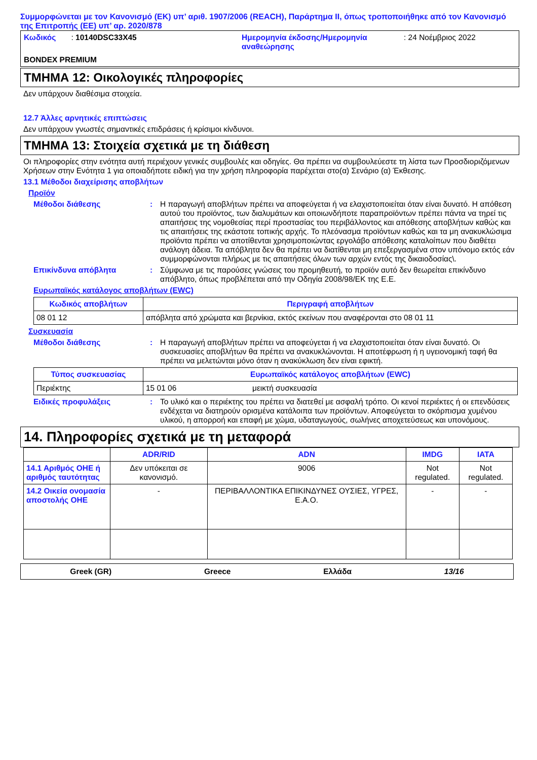Συμμορφώνεται με τον Κανονισμό (ΕΚ) υπ’ αριθ. 1907/2006 (REACH), Παράρτημα II, όπως τροποποιήθηκε από τον Κανονισμό της Επιτροπής (ΕΕ) υπ’ αρ. 2020/878
Κωδικός : 10140DSC33X45
Ημερομηνία έκδοσης/Ημερομηνία αναθεώρησης
: 24 Νοέμβριος 2022
BONDEX PREMIUM
ΤΜΗΜΑ 12: Οικολογικές πληροφορίες
Δεν υπάρχουν διαθέσιμα στοιχεία.
12.7 Άλλες αρνητικές επιπτώσεις
Δεν υπάρχουν γνωστές σημαντικές επιδράσεις ή κρίσιμοι κίνδυνοι.
ΤΜΗΜΑ 13: Στοιχεία σχετικά με τη διάθεση
Οι πληροφορίες στην ενότητα αυτή περιέχουν γενικές συμβουλές και οδηγίες. Θα πρέπει να συμβουλεύεστε τη λίστα των Προσδιοριζόμενων Χρήσεων στην Ενότητα 1 για οποιαδήποτε ειδική για την χρήση πληροφορία παρέχεται στο(α) Σενάριο (α) Έκθεσης.
13.1 Μέθοδοι διαχείρισης αποβλήτων
Προϊόν
Μέθοδοι διάθεσης : Η παραγωγή αποβλήτων πρέπει να αποφεύγεται ή να ελαχιστοποιείται όταν είναι δυνατό. Η απόθεση αυτού του προϊόντος, των διαλυμάτων και οποιωνδήποτε παραπροϊόντων πρέπει πάντα να τηρεί τις απαιτήσεις της νομοθεσίας περί προστασίας του περιβάλλοντος και απόθεσης αποβλήτων καθώς και τις απαιτήσεις της εκάστοτε τοπικής αρχής. Το πλεόνασμα προϊόντων καθώς και τα μη ανακυκλώσιμα προϊόντα πρέπει να αποτίθενται χρησιμοποιώντας εργολάβο απόθεσης καταλοίπων που διαθέτει ανάλογη άδεια. Τα απόβλητα δεν θα πρέπει να διατίθενται μη επεξεργασμένα στον υπόνομο εκτός εάν συμμορφώνονται πλήρως με τις απαιτήσεις όλων των αρχών εντός της δικαιοδοσίας\.
Επικίνδυνα απόβλητα : Σύμφωνα με τις παρούσες γνώσεις του προμηθευτή, το προϊόν αυτό δεν θεωρείται επικίνδυνο απόβλητο, όπως προβλέπεται από την Οδηγία 2008/98/ΕΚ της Ε.Ε.
Ευρωπαϊκός κατάλογος αποβλήτων (EWC)
| Κωδικός αποβλήτων | Περιγραφή αποβλήτων |
| --- | --- |
| 08 01 12 | απόβλητα από χρώματα και βερνίκια, εκτός εκείνων που αναφέρονται στο 08 01 11 |
Συσκευασία
Μέθοδοι διάθεσης : Η παραγωγή αποβλήτων πρέπει να αποφεύγεται ή να ελαχιστοποιείται όταν είναι δυνατό. Οι συσκευασίες αποβλήτων θα πρέπει να ανακυκλώνονται. Η αποτέφρωση ή η υγειονομική ταφή θα πρέπει να μελετώνται μόνο όταν η ανακύκλωση δεν είναι εφικτή.
| Τύπος συσκευασίας | Ευρωπαϊκός κατάλογος αποβλήτων (EWC) | |
| --- | --- | --- |
| Περιέκτης | 15 01 06 | μεικτή συσκευασία |
Ειδικές προφυλάξεις : Το υλικό και ο περιέκτης του πρέπει να διατεθεί με ασφαλή τρόπο. Οι κενοί περιέκτες ή οι επενδύσεις ενδέχεται να διατηρούν ορισμένα κατάλοιπα των προϊόντων. Αποφεύγεται το σκόρπισμα χυμένου υλικού, η απορροή και επαφή με χώμα, υδαταγωγούς, σωλήνες αποχετεύσεως και υπονόμους.
14. Πληροφορίες σχετικά με τη μεταφορά
| | ADR/RID | ADN | IMDG | IATA |
| --- | --- | --- | --- | --- |
| 14.1 Αριθμός ΟΗΕ ή αριθμός ταυτότητας | Δεν υπόκειται σε κανονισμό. | 9006 | Not regulated. | Not regulated. |
| 14.2 Οικεία ονομασία αποστολής ΟΗΕ | - | ΠΕΡΙΒΑΛΛΟΝΤΙΚΑ ΕΠΙΚΙΝΔΥΝΕΣ ΟΥΣΙΕΣ, ΥΓΡΕΣ, Ε.Α.Ο. | - | - |
Greek (GR) Greece Ελλάδα 13/16